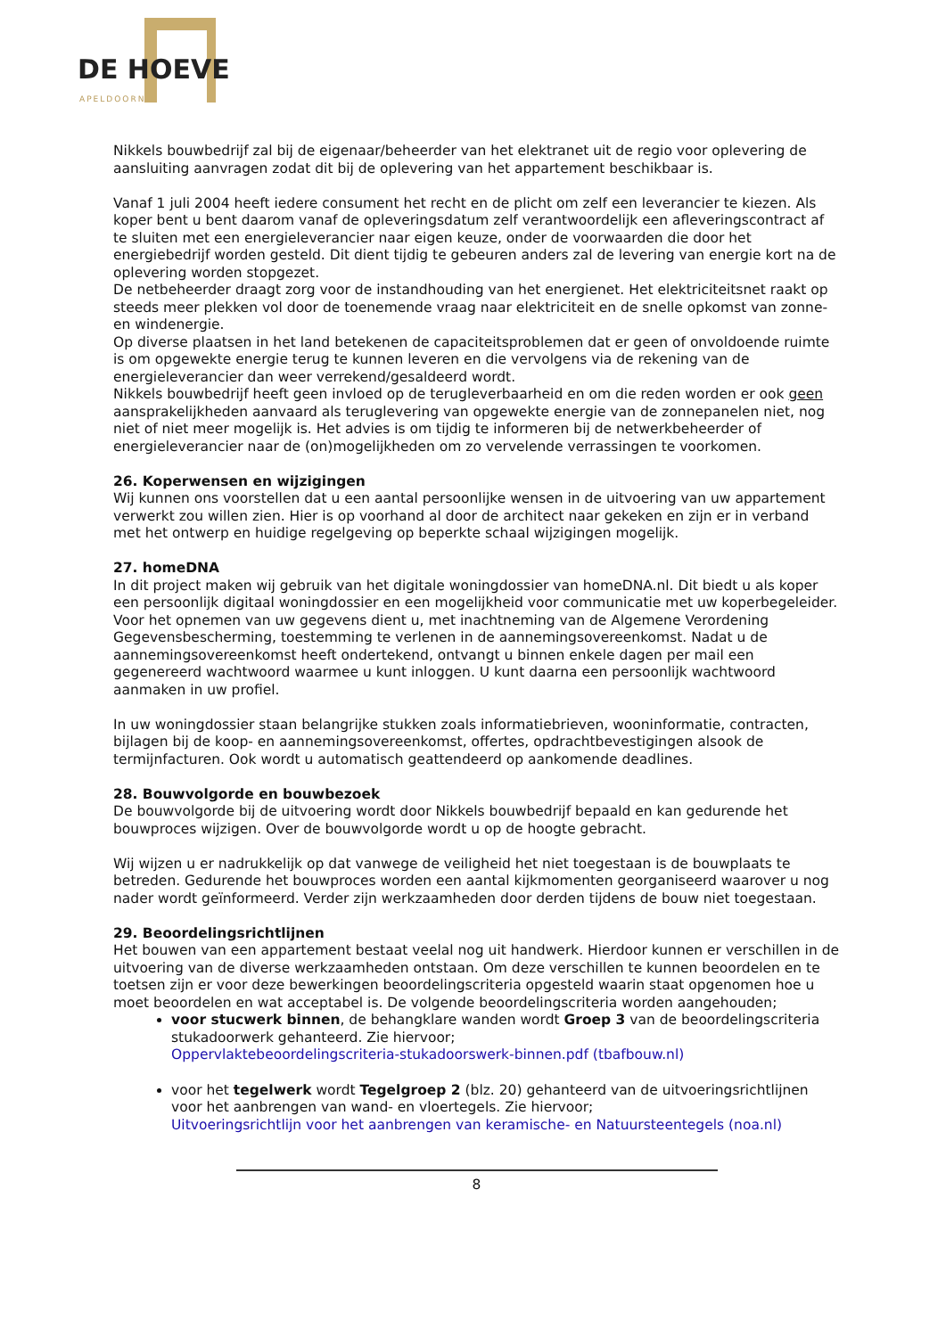DE HOEVE
APELDOORN
Nikkels bouwbedrijf zal bij de eigenaar/beheerder van het elektranet uit de regio voor oplevering de aansluiting aanvragen zodat dit bij de oplevering van het appartement beschikbaar is.
Vanaf 1 juli 2004 heeft iedere consument het recht en de plicht om zelf een leverancier te kiezen. Als koper bent u bent daarom vanaf de opleveringsdatum zelf verantwoordelijk een afleveringscontract af te sluiten met een energieleverancier naar eigen keuze, onder de voorwaarden die door het energiebedrijf worden gesteld. Dit dient tijdig te gebeuren anders zal de levering van energie kort na de oplevering worden stopgezet.
De netbeheerder draagt zorg voor de instandhouding van het energienet. Het elektriciteitsnet raakt op steeds meer plekken vol door de toenemende vraag naar elektriciteit en de snelle opkomst van zonne- en windenergie.
Op diverse plaatsen in het land betekenen de capaciteitsproblemen dat er geen of onvoldoende ruimte is om opgewekte energie terug te kunnen leveren en die vervolgens via de rekening van de energieleverancier dan weer verrekend/gesaldeerd wordt.
Nikkels bouwbedrijf heeft geen invloed op de terugleverbaarheid en om die reden worden er ook geen aansprakelijkheden aanvaard als teruglevering van opgewekte energie van de zonnepanelen niet, nog niet of niet meer mogelijk is. Het advies is om tijdig te informeren bij de netwerkbeheerder of energieleverancier naar de (on)mogelijkheden om zo vervelende verrassingen te voorkomen.
26. Koperwensen en wijzigingen
Wij kunnen ons voorstellen dat u een aantal persoonlijke wensen in de uitvoering van uw appartement verwerkt zou willen zien. Hier is op voorhand al door de architect naar gekeken en zijn er in verband met het ontwerp en huidige regelgeving op beperkte schaal wijzigingen mogelijk.
27. homeDNA
In dit project maken wij gebruik van het digitale woningdossier van homeDNA.nl. Dit biedt u als koper een persoonlijk digitaal woningdossier en een mogelijkheid voor communicatie met uw koperbegeleider. Voor het opnemen van uw gegevens dient u, met inachtneming van de Algemene Verordening Gegevensbescherming, toestemming te verlenen in de aannemingsovereenkomst. Nadat u de aannemingsovereenkomst heeft ondertekend, ontvangt u binnen enkele dagen per mail een gegenereerd wachtwoord waarmee u kunt inloggen. U kunt daarna een persoonlijk wachtwoord aanmaken in uw profiel.
In uw woningdossier staan belangrijke stukken zoals informatiebrieven, wooninformatie, contracten, bijlagen bij de koop- en aannemingsovereenkomst, offertes, opdrachtbevestigingen alsook de termijnfacturen. Ook wordt u automatisch geattendeerd op aankomende deadlines.
28. Bouwvolgorde en bouwbezoek
De bouwvolgorde bij de uitvoering wordt door Nikkels bouwbedrijf bepaald en kan gedurende het bouwproces wijzigen. Over de bouwvolgorde wordt u op de hoogte gebracht.
Wij wijzen u er nadrukkelijk op dat vanwege de veiligheid het niet toegestaan is de bouwplaats te betreden. Gedurende het bouwproces worden een aantal kijkmomenten georganiseerd waarover u nog nader wordt geïnformeerd. Verder zijn werkzaamheden door derden tijdens de bouw niet toegestaan.
29. Beoordelingsrichtlijnen
Het bouwen van een appartement bestaat veelal nog uit handwerk. Hierdoor kunnen er verschillen in de uitvoering van de diverse werkzaamheden ontstaan. Om deze verschillen te kunnen beoordelen en te toetsen zijn er voor deze bewerkingen beoordelingscriteria opgesteld waarin staat opgenomen hoe u moet beoordelen en wat acceptabel is. De volgende beoordelingscriteria worden aangehouden;
voor stucwerk binnen, de behangklare wanden wordt Groep 3 van de beoordelingscriteria stukadoorwerk gehanteerd. Zie hiervoor;
Oppervlaktebeoordelingscriteria-stukadoorswerk-binnen.pdf (tbafbouw.nl)
voor het tegelwerk wordt Tegelgroep 2 (blz. 20) gehanteerd van de uitvoeringsrichtlijnen voor het aanbrengen van wand- en vloertegels. Zie hiervoor;
Uitvoeringsrichtlijn voor het aanbrengen van keramische- en Natuursteentegels (noa.nl)
8